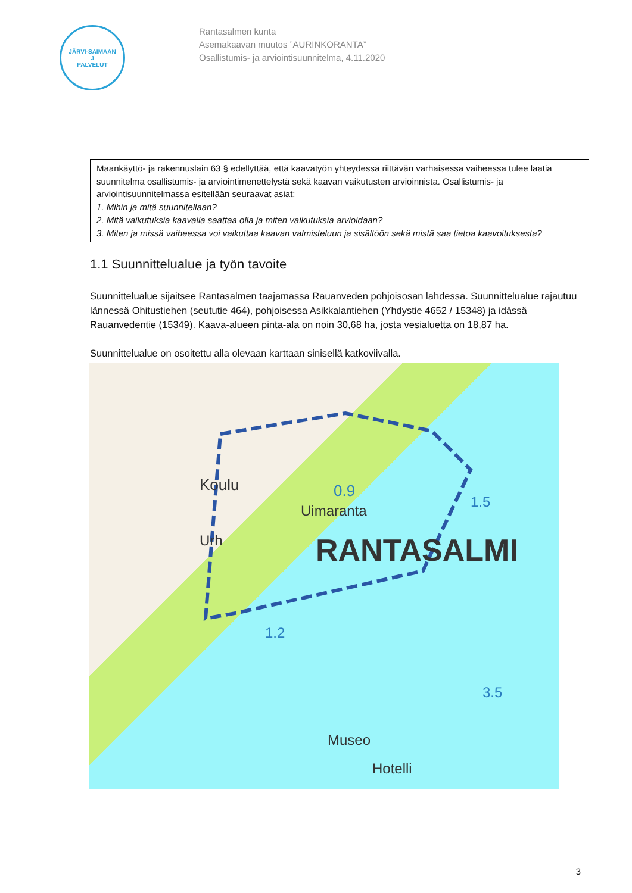JÄRVI-SAIMAAN
J
PALVELUT
Rantasalmen kunta
Asemakaavan muutos ”AURINKORANTA”
Osallistumis- ja arviointisuunnitelma, 4.11.2020
Maankäyttö- ja rakennuslain 63 § edellyttää, että kaavatyön yhteydessä riittävän varhaisessa vaiheessa tulee laatia suunnitelma osallistumis- ja arviointimenettelystä sekä kaavan vaikutusten arvioinnista. Osallistumis- ja arviointisuunnitelmassa esitellään seuraavat asiat:
1. Mihin ja mitä suunnitellaan?
2. Mitä vaikutuksia kaavalla saattaa olla ja miten vaikutuksia arvioidaan?
3. Miten ja missä vaiheessa voi vaikuttaa kaavan valmisteluun ja sisältöön sekä mistä saa tietoa kaavoituksesta?
1.1 Suunnittelualue ja työn tavoite
Suunnittelualue sijaitsee Rantasalmen taajamassa Rauanveden pohjoisosan lahdessa. Suunnittelualue rajautuu lännessä Ohitustiehen (seututie 464), pohjoisessa Asikkalantiehen (Yhdystie 4652 / 15348) ja idässä Rauanvedentie (15349). Kaava-alueen pinta-ala on noin 30,68 ha, josta vesialuetta on 18,87 ha.
Suunnittelualue on osoitettu alla olevaan karttaan sinisellä katkoviivalla.
Koulu 0.9
Uimaranta
1.5
Urh RANTASALMI
1.2
3.5
Museo
Hotelli
3